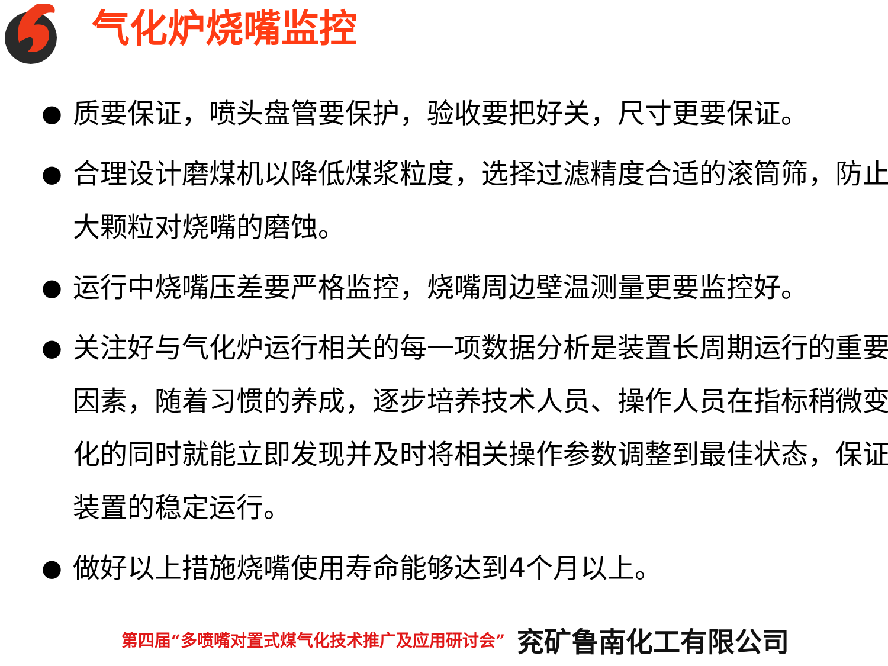气化炉烧嘴监控
● 质要保证，喷头盘管要保护，验收要把好关，尺寸更要保证。
● 合理设计磨煤机以降低煤浆粒度，选择过滤精度合适的滚筒筛，防止大颗粒对烧嘴的磨蚀。
● 运行中烧嘴压差要严格监控，烧嘴周边壁温测量更要监控好。
● 关注好与气化炉运行相关的每一项数据分析是装置长周期运行的重要因素，随着习惯的养成，逐步培养技术人员、操作人员在指标稍微变化的同时就能立即发现并及时将相关操作参数调整到最佳状态，保证装置的稳定运行。
● 做好以上措施烧嘴使用寿命能够达到4个月以上。
第四届“多喷嘴对置式煤气化技术推广及应用研讨会” 兖矿鲁南化工有限公司